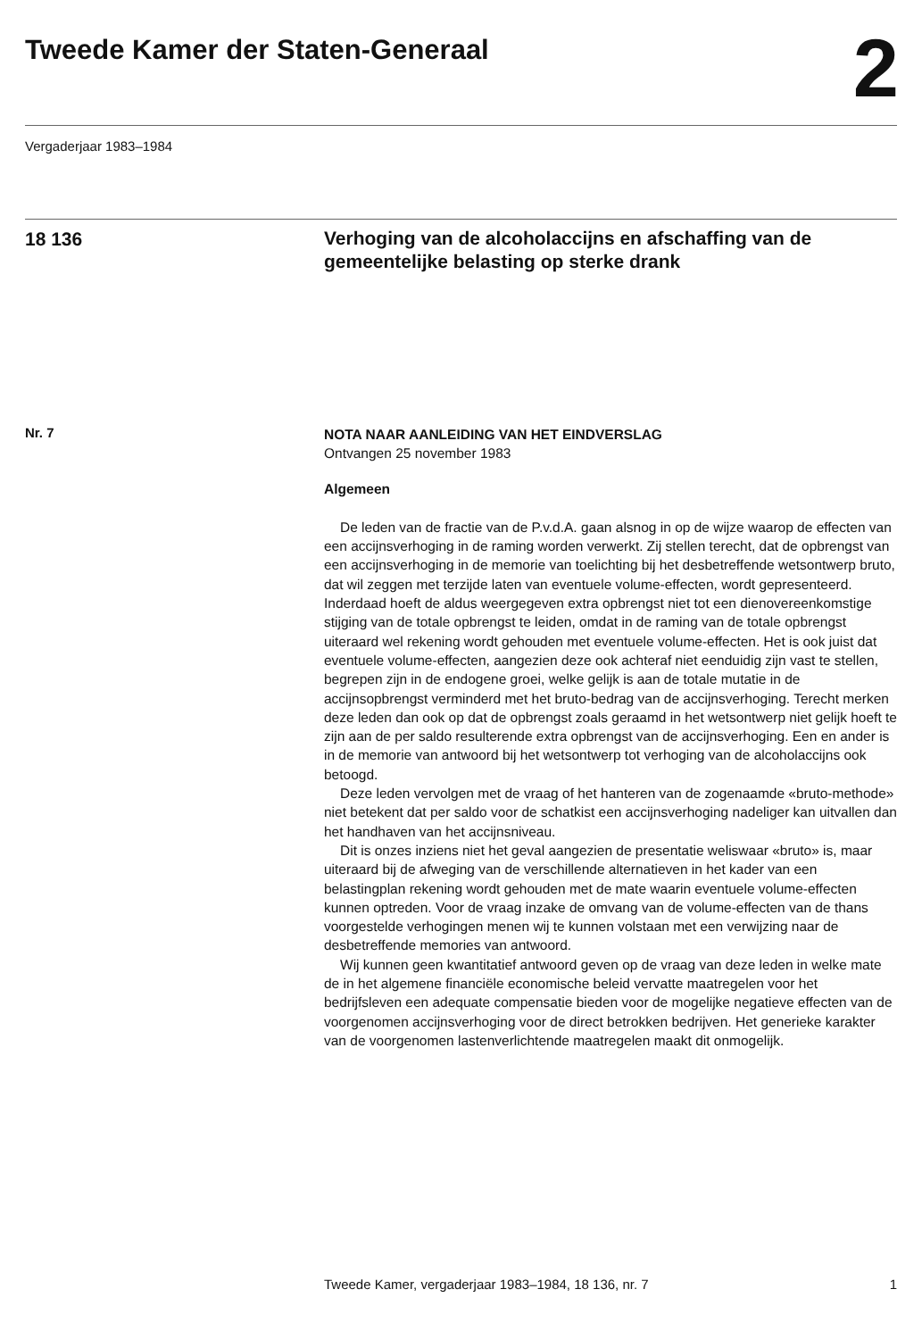Tweede Kamer der Staten-Generaal
2
Vergaderjaar 1983–1984
18 136
Verhoging van de alcoholaccijns en afschaffing van de gemeentelijke belasting op sterke drank
Nr. 7
NOTA NAAR AANLEIDING VAN HET EINDVERSLAG
Ontvangen 25 november 1983
Algemeen
De leden van de fractie van de P.v.d.A. gaan alsnog in op de wijze waarop de effecten van een accijnsverhoging in de raming worden verwerkt. Zij stellen terecht, dat de opbrengst van een accijnsverhoging in de memorie van toelichting bij het desbetreffende wetsontwerp bruto, dat wil zeggen met terzijde laten van eventuele volume-effecten, wordt gepresenteerd. Inderdaad hoeft de aldus weergegeven extra opbrengst niet tot een dienovereenkomstige stijging van de totale opbrengst te leiden, omdat in de raming van de totale opbrengst uiteraard wel rekening wordt gehouden met eventuele volume-effecten. Het is ook juist dat eventuele volume-effecten, aangezien deze ook achteraf niet eenduidig zijn vast te stellen, begrepen zijn in de endogene groei, welke gelijk is aan de totale mutatie in de accijnsopbrengst verminderd met het bruto-bedrag van de accijnsverhoging. Terecht merken deze leden dan ook op dat de opbrengst zoals geraamd in het wetsontwerp niet gelijk hoeft te zijn aan de per saldo resulterende extra opbrengst van de accijnsverhoging. Een en ander is in de memorie van antwoord bij het wetsontwerp tot verhoging van de alcoholaccijns ook betoogd.
Deze leden vervolgen met de vraag of het hanteren van de zogenaamde «bruto-methode» niet betekent dat per saldo voor de schatkist een accijnsverhoging nadeliger kan uitvallen dan het handhaven van het accijnsniveau.
Dit is onzes inziens niet het geval aangezien de presentatie weliswaar «bruto» is, maar uiteraard bij de afweging van de verschillende alternatieven in het kader van een belastingplan rekening wordt gehouden met de mate waarin eventuele volume-effecten kunnen optreden. Voor de vraag inzake de omvang van de volume-effecten van de thans voorgestelde verhogingen menen wij te kunnen volstaan met een verwijzing naar de desbetreffende memories van antwoord.
Wij kunnen geen kwantitatief antwoord geven op de vraag van deze leden in welke mate de in het algemene financiële economische beleid vervatte maatregelen voor het bedrijfsleven een adequate compensatie bieden voor de mogelijke negatieve effecten van de voorgenomen accijnsverhoging voor de direct betrokken bedrijven. Het generieke karakter van de voorgenomen lastenverlichtende maatregelen maakt dit onmogelijk.
Tweede Kamer, vergaderjaar 1983–1984, 18 136, nr. 7 1